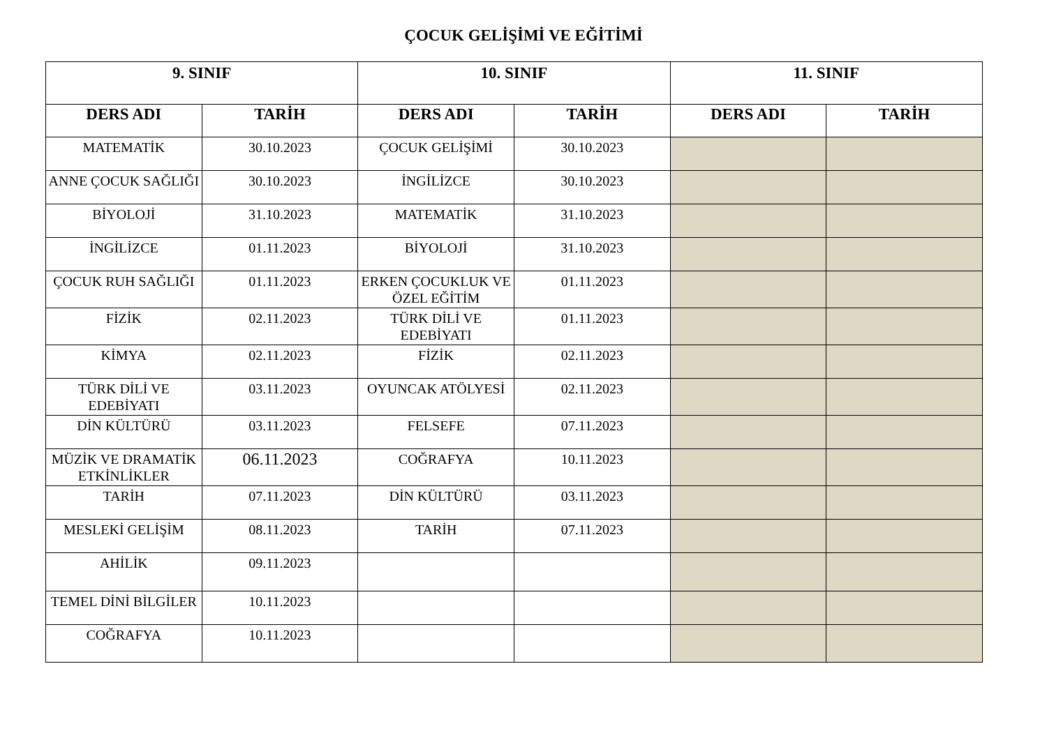ÇOCUK GELİŞİMİ VE EĞİTİMİ
| 9. SINIF | | 10. SINIF | | 11. SINIF | |
| --- | --- | --- | --- | --- | --- |
| DERS ADI | TARİH | DERS ADI | TARİH | DERS ADI | TARİH |
| MATEMATİK | 30.10.2023 | ÇOCUK GELİŞİMİ | 30.10.2023 | | |
| ANNE ÇOCUK SAĞLIĞI | 30.10.2023 | İNGİLİZCE | 30.10.2023 | | |
| BİYOLOJİ | 31.10.2023 | MATEMATİK | 31.10.2023 | | |
| İNGİLİZCE | 01.11.2023 | BİYOLOJİ | 31.10.2023 | | |
| ÇOCUK RUH SAĞLIĞI | 01.11.2023 | ERKEN ÇOCUKLUK VE ÖZEL EĞİTİM | 01.11.2023 | | |
| FİZİK | 02.11.2023 | TÜRK DİLİ VE EDEBİYATI | 01.11.2023 | | |
| KİMYA | 02.11.2023 | FİZİK | 02.11.2023 | | |
| TÜRK DİLİ VE EDEBİYATI | 03.11.2023 | OYUNCAK ATÖLYESİ | 02.11.2023 | | |
| DİN KÜLTÜRÜ | 03.11.2023 | FELSEFE | 07.11.2023 | | |
| MÜZİK VE DRAMATİK ETKİNLİKLER | 06.11.2023 | COĞRAFYA | 10.11.2023 | | |
| TARİH | 07.11.2023 | DİN KÜLTÜRÜ | 03.11.2023 | | |
| MESLEKİ GELİŞİM | 08.11.2023 | TARİH | 07.11.2023 | | |
| AHİLİK | 09.11.2023 | | | | |
| TEMEL DİNİ BİLGİLER | 10.11.2023 | | | | |
| COĞRAFYA | 10.11.2023 | | | | |